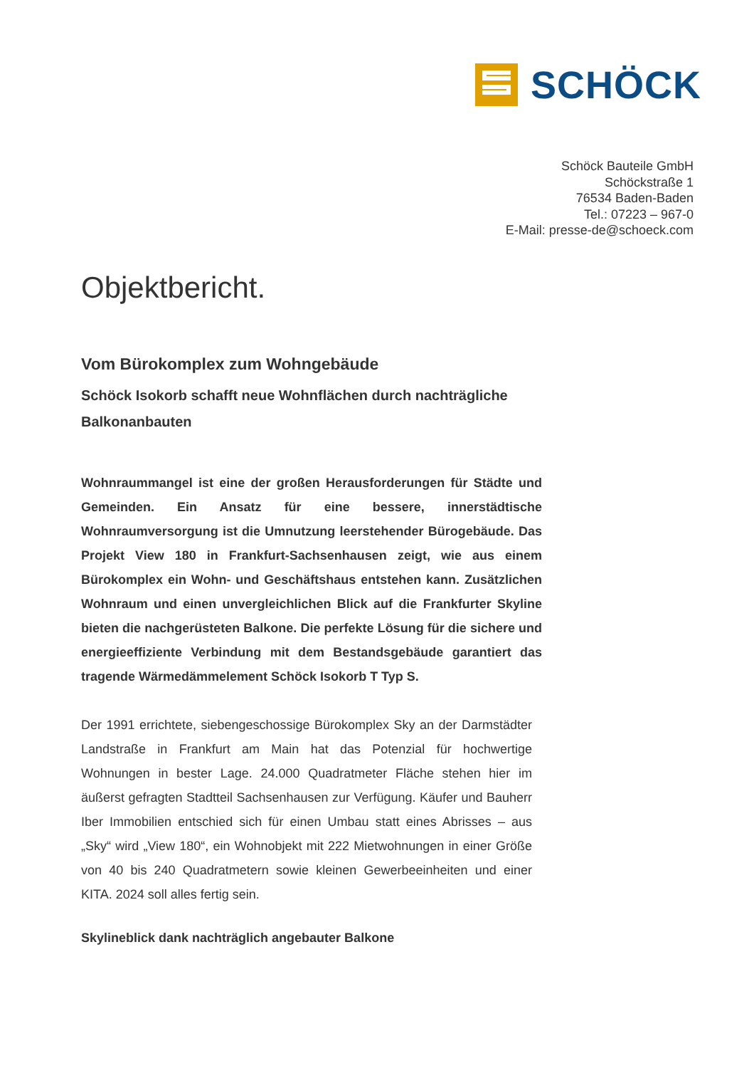SCHÖCK
Schöck Bauteile GmbH
Schöckstraße 1
76534 Baden-Baden
Tel.: 07223 – 967-0
E-Mail: presse-de@schoeck.com
Objektbericht.
Vom Bürokomplex zum Wohngebäude
Schöck Isokorb schafft neue Wohnflächen durch nachträgliche Balkonanbauten
Wohnraummangel ist eine der großen Herausforderungen für Städte und Gemeinden. Ein Ansatz für eine bessere, innerstädtische Wohnraumversorgung ist die Umnutzung leerstehender Bürogebäude. Das Projekt View 180 in Frankfurt-Sachsenhausen zeigt, wie aus einem Bürokomplex ein Wohn- und Geschäftshaus entstehen kann. Zusätzlichen Wohnraum und einen unvergleichlichen Blick auf die Frankfurter Skyline bieten die nachgerüsteten Balkone. Die perfekte Lösung für die sichere und energieeffiziente Verbindung mit dem Bestandsgebäude garantiert das tragende Wärmedämmelement Schöck Isokorb T Typ S.
Der 1991 errichtete, siebengeschossige Bürokomplex Sky an der Darmstädter Landstraße in Frankfurt am Main hat das Potenzial für hochwertige Wohnungen in bester Lage. 24.000 Quadratmeter Fläche stehen hier im äußerst gefragten Stadtteil Sachsenhausen zur Verfügung. Käufer und Bauherr Iber Immobilien entschied sich für einen Umbau statt eines Abrisses – aus „Sky“ wird „View 180“, ein Wohnobjekt mit 222 Mietwohnungen in einer Größe von 40 bis 240 Quadratmetern sowie kleinen Gewerbeeinheiten und einer KITA. 2024 soll alles fertig sein.
Skylineblick dank nachträglich angebauter Balkone